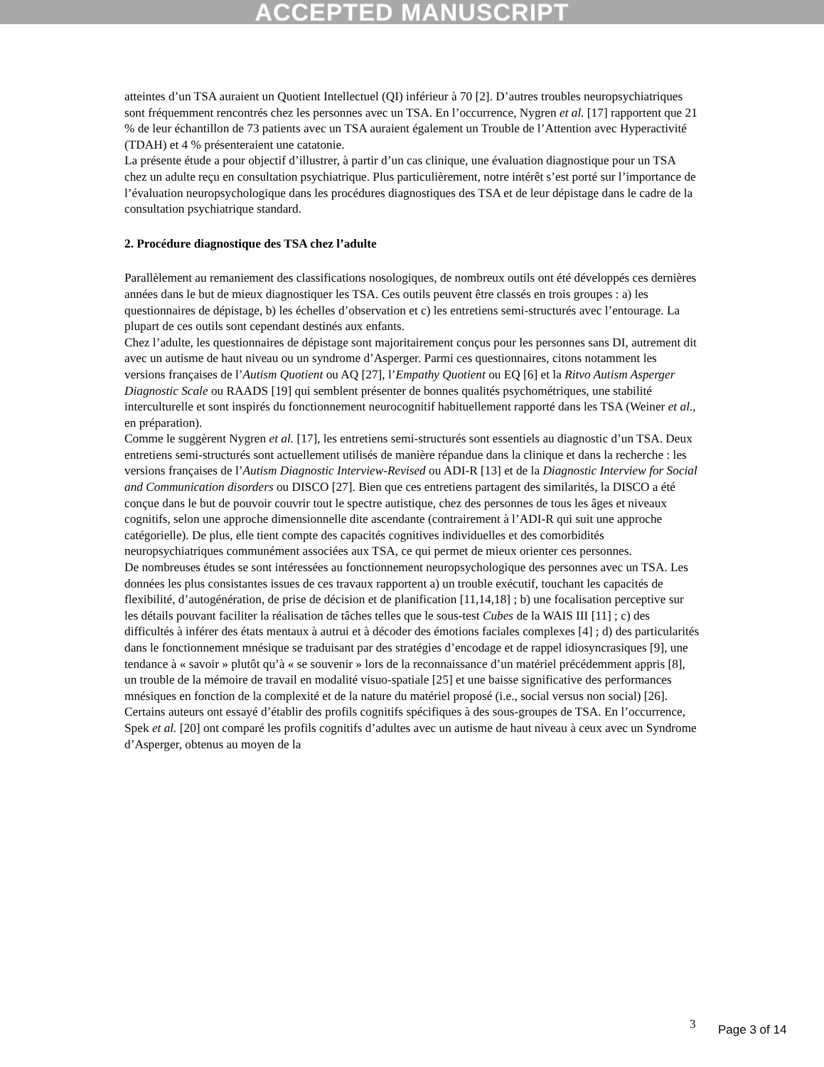ACCEPTED MANUSCRIPT
atteintes d’un TSA auraient un Quotient Intellectuel (QI) inférieur à 70 [2]. D’autres troubles neuropsychiatriques sont fréquemment rencontrés chez les personnes avec un TSA. En l’occurrence, Nygren et al. [17] rapportent que 21 % de leur échantillon de 73 patients avec un TSA auraient également un Trouble de l’Attention avec Hyperactivité (TDAH) et 4 % présenteraient une catatonie.
La présente étude a pour objectif d’illustrer, à partir d’un cas clinique, une évaluation diagnostique pour un TSA chez un adulte reçu en consultation psychiatrique. Plus particulièrement, notre intérêt s’est porté sur l’importance de l’évaluation neuropsychologique dans les procédures diagnostiques des TSA et de leur dépistage dans le cadre de la consultation psychiatrique standard.
2. Procédure diagnostique des TSA chez l’adulte
Parallèlement au remaniement des classifications nosologiques, de nombreux outils ont été développés ces dernières années dans le but de mieux diagnostiquer les TSA. Ces outils peuvent être classés en trois groupes : a) les questionnaires de dépistage, b) les échelles d’observation et c) les entretiens semi-structurés avec l’entourage. La plupart de ces outils sont cependant destinés aux enfants.
Chez l’adulte, les questionnaires de dépistage sont majoritairement conçus pour les personnes sans DI, autrement dit avec un autisme de haut niveau ou un syndrome d’Asperger. Parmi ces questionnaires, citons notamment les versions françaises de l’Autism Quotient ou AQ [27], l’Empathy Quotient ou EQ [6] et la Ritvo Autism Asperger Diagnostic Scale ou RAADS [19] qui semblent présenter de bonnes qualités psychométriques, une stabilité interculturelle et sont inspirés du fonctionnement neurocognitif habituellement rapporté dans les TSA (Weiner et al., en préparation).
Comme le suggèrent Nygren et al. [17], les entretiens semi-structurés sont essentiels au diagnostic d’un TSA. Deux entretiens semi-structurés sont actuellement utilisés de manière répandue dans la clinique et dans la recherche : les versions françaises de l’Autism Diagnostic Interview-Revised ou ADI-R [13] et de la Diagnostic Interview for Social and Communication disorders ou DISCO [27]. Bien que ces entretiens partagent des similarités, la DISCO a été conçue dans le but de pouvoir couvrir tout le spectre autistique, chez des personnes de tous les âges et niveaux cognitifs, selon une approche dimensionnelle dite ascendante (contrairement à l’ADI-R qui suit une approche catégorielle). De plus, elle tient compte des capacités cognitives individuelles et des comorbidités neuropsychiatriques communément associées aux TSA, ce qui permet de mieux orienter ces personnes.
De nombreuses études se sont intéressées au fonctionnement neuropsychologique des personnes avec un TSA. Les données les plus consistantes issues de ces travaux rapportent a) un trouble exécutif, touchant les capacités de flexibilité, d’autogénération, de prise de décision et de planification [11,14,18] ; b) une focalisation perceptive sur les détails pouvant faciliter la réalisation de tâches telles que le sous-test Cubes de la WAIS III [11] ; c) des difficultés à inférer des états mentaux à autrui et à décoder des émotions faciales complexes [4] ; d) des particularités dans le fonctionnement mnésique se traduisant par des stratégies d’encodage et de rappel idiosyncrasiques [9], une tendance à « savoir » plutôt qu’à « se souvenir » lors de la reconnaissance d’un matériel précédemment appris [8], un trouble de la mémoire de travail en modalité visuo-spatiale [25] et une baisse significative des performances mnésiques en fonction de la complexité et de la nature du matériel proposé (i.e., social versus non social) [26].
Certains auteurs ont essayé d’établir des profils cognitifs spécifiques à des sous-groupes de TSA. En l’occurrence, Spek et al. [20] ont comparé les profils cognitifs d’adultes avec un autisme de haut niveau à ceux avec un Syndrome d’Asperger, obtenus au moyen de la
3 Page 3 of 14